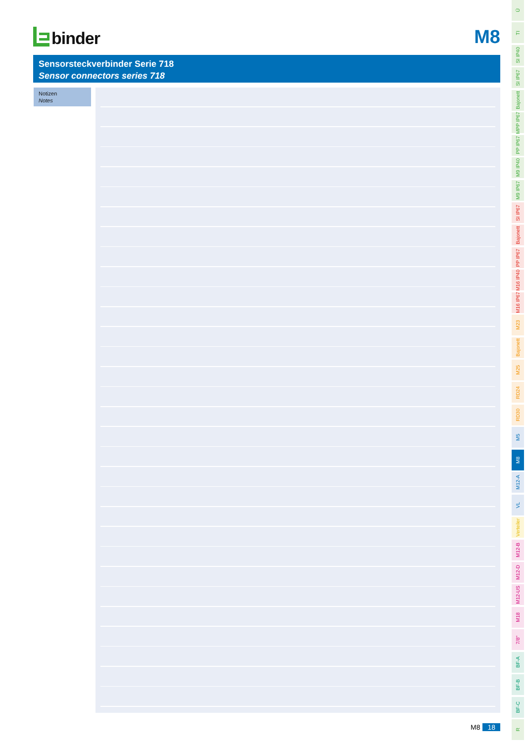binder
M8
Sensorsteckverbinder Serie 718
Sensor connectors series 718
Notizen
Notes
M8 18
Ü
TI
SI IP40
SI IP67
Bajonett
MPP IP67
PP IP67
M9 IP40
M9 IP67
SI IP67
Bajonett
PP IP67
M16 IP40
M16 IP67
M23
Bajonett
M25
RD24
RD30
M5
M8
M12-A
VL
Verteiler
M12-B
M12-D
M12-US
M18
7/8"
BF-A
BF-B
BF-C
R